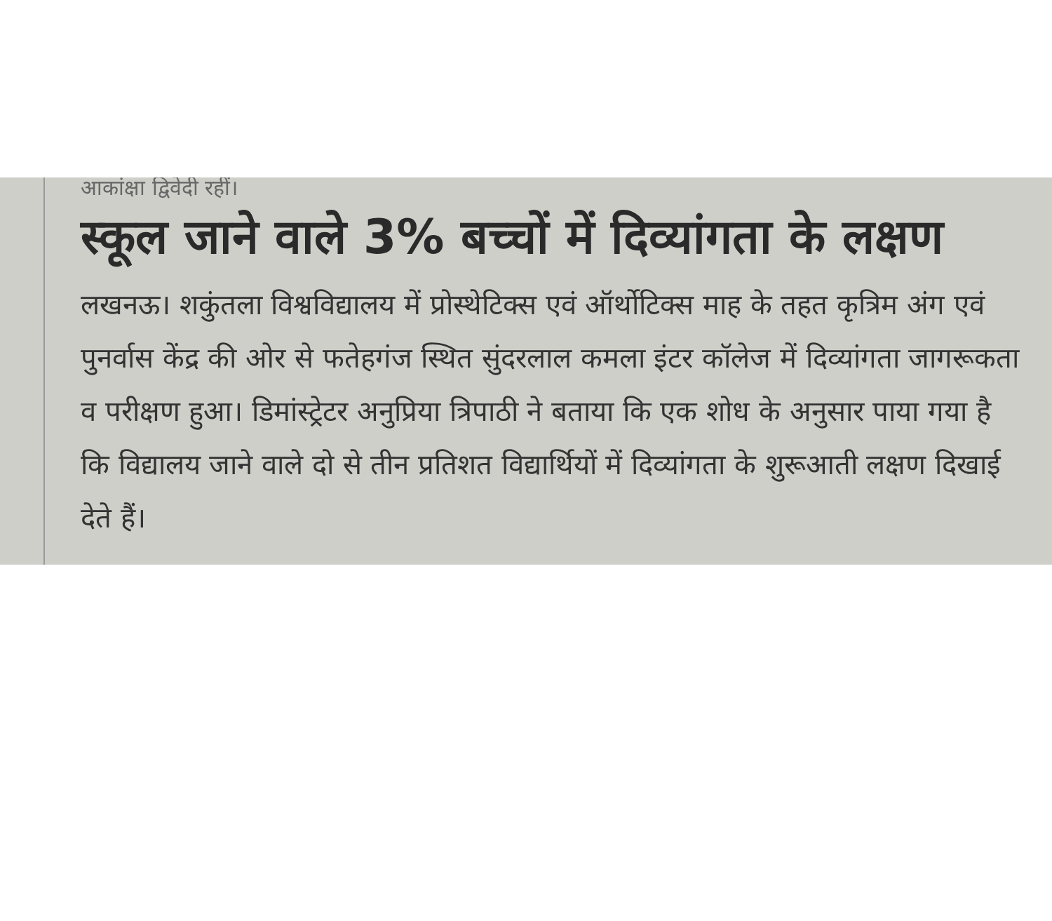आकांक्षा द्विवेदी रहीं।
स्कूल जाने वाले 3% बच्चों में दिव्यांगता के लक्षण
लखनऊ। शकुंतला विश्वविद्यालय में प्रोस्थेटिक्स एवं ऑर्थोटिक्स माह के तहत कृत्रिम अंग एवं पुनर्वास केंद्र की ओर से फतेहगंज स्थित सुंदरलाल कमला इंटर कॉलेज में दिव्यांगता जागरूकता व परीक्षण हुआ। डिमांस्ट्रेटर अनुप्रिया त्रिपाठी ने बताया कि एक शोध के अनुसार पाया गया है कि विद्यालय जाने वाले दो से तीन प्रतिशत विद्यार्थियों में दिव्यांगता के शुरूआती लक्षण दिखाई देते हैं।